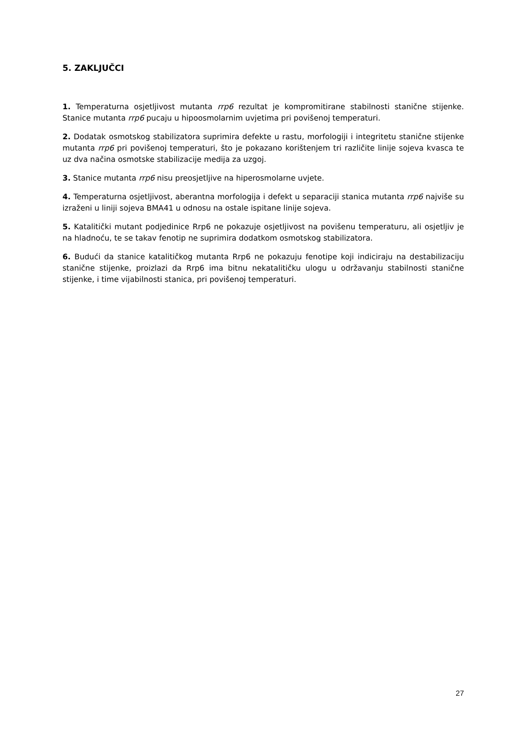5. ZAKLJUČCI
1. Temperaturna osjetljivost mutanta rrp6 rezultat je kompromitirane stabilnosti stanične stijenke. Stanice mutanta rrp6 pucaju u hipoosmolarnim uvjetima pri povišenoj temperaturi.
2. Dodatak osmotskog stabilizatora suprimira defekte u rastu, morfologiji i integritetu stanične stijenke mutanta rrp6 pri povišenoj temperaturi, što je pokazano korištenjem tri različite linije sojeva kvasca te uz dva načina osmotske stabilizacije medija za uzgoj.
3. Stanice mutanta rrp6 nisu preosjetljive na hiperosmolarne uvjete.
4. Temperaturna osjetljivost, aberantna morfologija i defekt u separaciji stanica mutanta rrp6 najviše su izraženi u liniji sojeva BMA41 u odnosu na ostale ispitane linije sojeva.
5. Katalitički mutant podjedinice Rrp6 ne pokazuje osjetljivost na povišenu temperaturu, ali osjetljiv je na hladnoću, te se takav fenotip ne suprimira dodatkom osmotskog stabilizatora.
6. Budući da stanice katalitičkog mutanta Rrp6 ne pokazuju fenotipe koji indiciraju na destabilizaciju stanične stijenke, proizlazi da Rrp6 ima bitnu nekatalitičku ulogu u održavanju stabilnosti stanične stijenke, i time vijabilnosti stanica, pri povišenoj temperaturi.
27